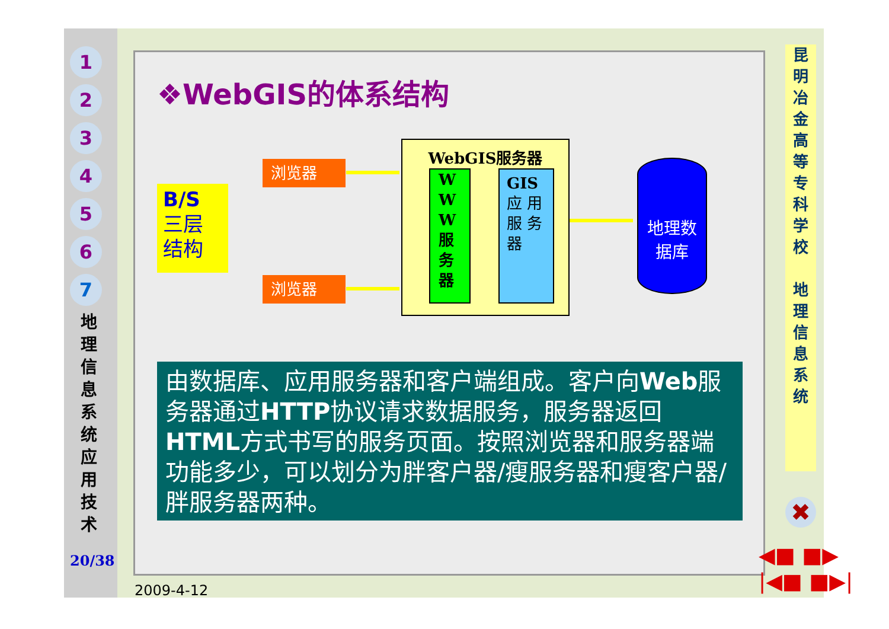1
2
3
4
5
6
7
地 理 信 息 系 统 应 用 技 术
20/38
❖WebGIS的体系结构
B/S
三层
结构
浏览器
浏览器
WebGIS服务器
W W W 服 务 器
GIS 应 用 服 务 器
地理数
据库
由数据库、应用服务器和客户端组成。客户向Web服务器通过HTTP协议请求数据服务，服务器返回HTML方式书写的服务页面。按照浏览器和服务器端功能多少，可以划分为胖客户器/瘦服务器和瘦客户器/胖服务器两种。
昆
明
冶
金
高
等
专
科
学
校
地
理
信
息
系
统
✖
◀■ ■▶
|◀■ ■▶|
2009-4-12